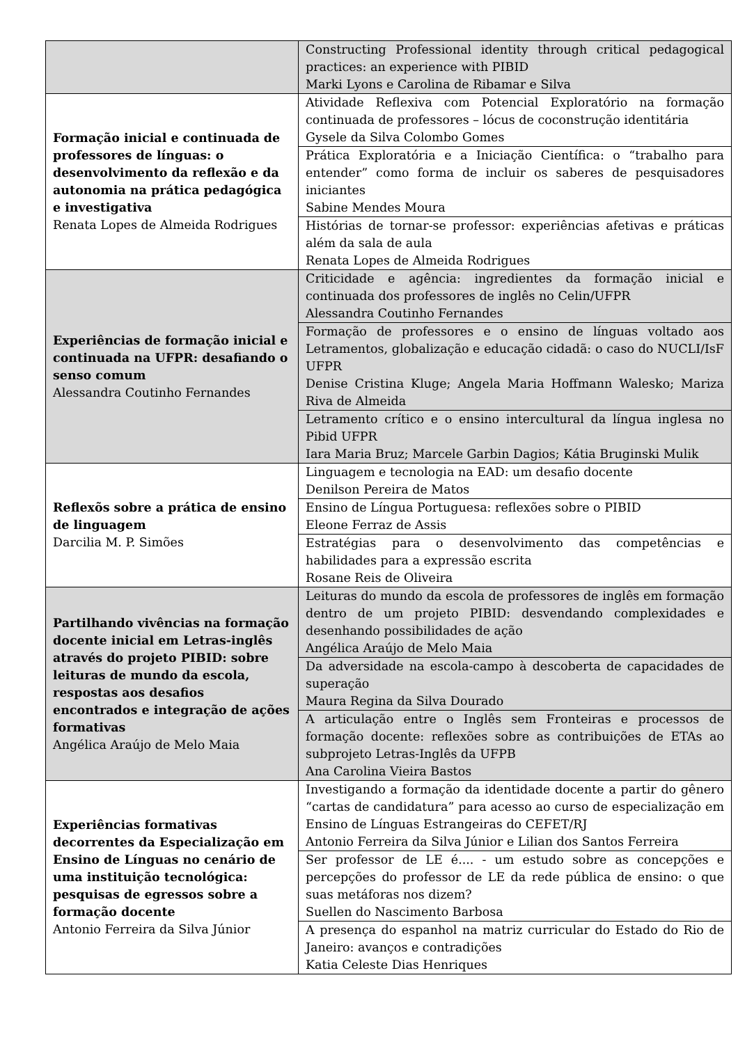| | Constructing Professional identity through critical pedagogical practices: an experience with PIBID Marki Lyons e Carolina de Ribamar e Silva |
| Formação inicial e continuada de professores de línguas: o desenvolvimento da reflexão e da autonomia na prática pedagógica e investigativa Renata Lopes de Almeida Rodrigues | Atividade Reflexiva com Potencial Exploratório na formação continuada de professores – lócus de coconstrução identitária Gysele da Silva Colombo Gomes |
| | Prática Exploratória e a Iniciação Científica: o “trabalho para entender” como forma de incluir os saberes de pesquisadores iniciantes Sabine Mendes Moura |
| | Histórias de tornar-se professor: experiências afetivas e práticas além da sala de aula Renata Lopes de Almeida Rodrigues |
| Experiências de formação inicial e continuada na UFPR: desafiando o senso comum Alessandra Coutinho Fernandes | Criticidade e agência: ingredientes da formação inicial e continuada dos professores de inglês no Celin/UFPR Alessandra Coutinho Fernandes |
| | Formação de professores e o ensino de línguas voltado aos Letramentos, globalização e educação cidadã: o caso do NUCLI/IsF UFPR Denise Cristina Kluge; Angela Maria Hoffmann Walesko; Mariza Riva de Almeida |
| | Letramento crítico e o ensino intercultural da língua inglesa no Pibid UFPR Iara Maria Bruz; Marcele Garbin Dagios; Kátia Bruginski Mulik |
| Reflexõs sobre a prática de ensino de linguagem Darcilia M. P. Simões | Linguagem e tecnologia na EAD: um desafio docente Denilson Pereira de Matos |
| | Ensino de Língua Portuguesa: reflexões sobre o PIBID Eleone Ferraz de Assis |
| | Estratégias para o desenvolvimento das competências e habilidades para a expressão escrita Rosane Reis de Oliveira |
| Partilhando vivências na formação docente inicial em Letras-inglês através do projeto PIBID: sobre leituras de mundo da escola, respostas aos desafios encontrados e integração de ações formativas Angélica Araújo de Melo Maia | Leituras do mundo da escola de professores de inglês em formação dentro de um projeto PIBID: desvendando complexidades e desenhando possibilidades de ação Angélica Araújo de Melo Maia |
| | Da adversidade na escola-campo à descoberta de capacidades de superação Maura Regina da Silva Dourado |
| | A articulação entre o Inglês sem Fronteiras e processos de formação docente: reflexões sobre as contribuições de ETAs ao subprojeto Letras-Inglês da UFPB Ana Carolina Vieira Bastos |
| Experiências formativas decorrentes da Especialização em Ensino de Línguas no cenário de uma instituição tecnológica: pesquisas de egressos sobre a formação docente Antonio Ferreira da Silva Júnior | Investigando a formação da identidade docente a partir do gênero “cartas de candidatura” para acesso ao curso de especialização em Ensino de Línguas Estrangeiras do CEFET/RJ Antonio Ferreira da Silva Júnior e Lilian dos Santos Ferreira |
| | Ser professor de LE é.... - um estudo sobre as concepções e percepções do professor de LE da rede pública de ensino: o que suas metáforas nos dizem? Suellen do Nascimento Barbosa |
| | A presença do espanhol na matriz curricular do Estado do Rio de Janeiro: avanços e contradições Katia Celeste Dias Henriques |